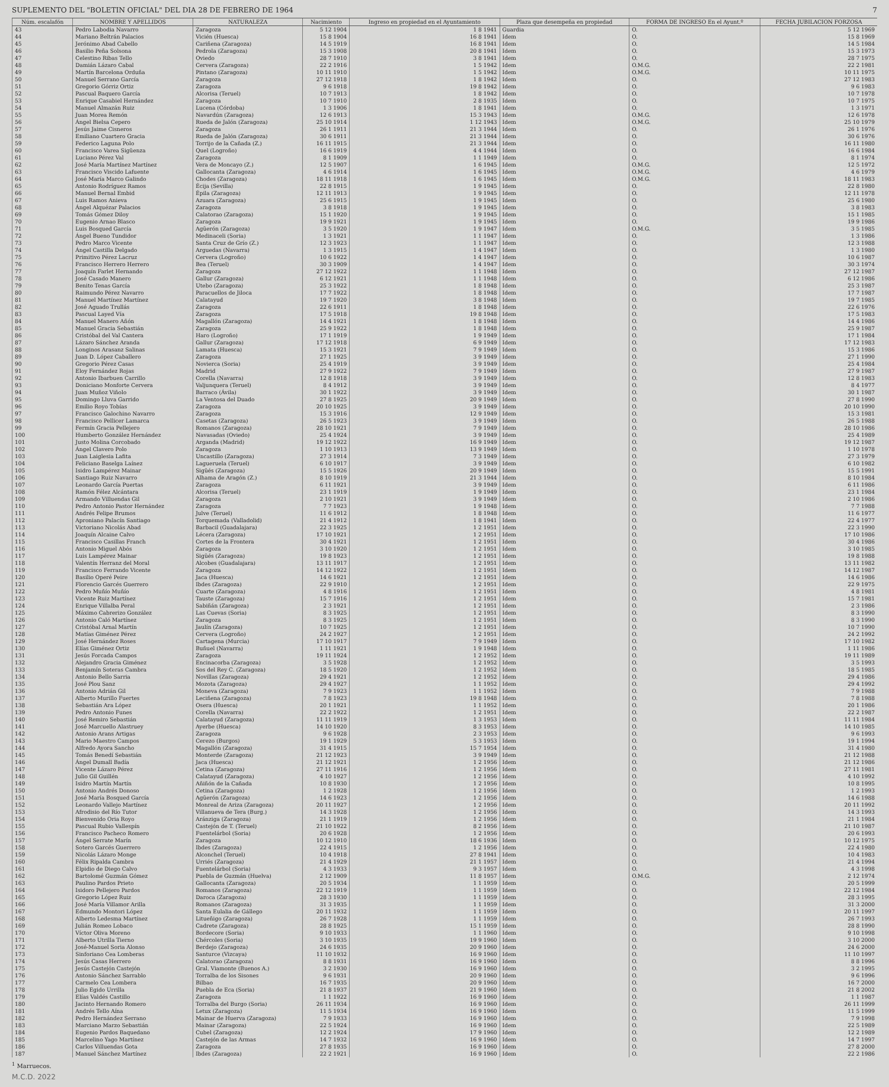SUPLEMENTO DEL "BOLETIN OFICIAL" DEL DIA 28 DE FEBRERO DE 1964 7
| Núm. escalafón | NOMBRE Y APELLIDOS | NATURALEZA | Nacimiento | Ingreso en propiedad en el Ayuntamiento | Plaza que desempeña en propiedad | FORMA DE INGRESO En el Ayunt.º | FECHA JUBILACION FORZOSA |
| --- | --- | --- | --- | --- | --- | --- | --- |
| 43 | Pedro Labodia Navarro | Zaragoza | 5 12 1904 | 1 8 1941 | Guardia | O. | 5 12 1969 |
| 44 | Mariano Beltrán Palacios | Vicién (Huesca) | 15 8 1904 | 16 8 1941 | Idem | O. | 15 8 1969 |
| 45 | Jerónimo Abad Cabello | Cariñena (Zaragoza) | 14 5 1919 | 16 8 1941 | Idem | O. | 14 5 1984 |
| 46 | Basilio Peña Solsona | Pedrola (Zaragoza) | 15 3 1908 | 20 8 1941 | Idem | O. | 15 3 1973 |
| 47 | Celestino Ribas Tello | Oviedo | 28 7 1910 | 3 8 1941 | Idem | O. | 28 7 1975 |
| 48 | Damián Lázaro Cabal | Cervera (Zaragoza) | 22 2 1916 | 1 5 1942 | Idem | O.M.G. | 22 2 1981 |
| 49 | Martín Barcelona Orduña | Pintano (Zaragoza) | 10 11 1910 | 1 5 1942 | Idem | O.M.G. | 10 11 1975 |
| 50 | Manuel Serrano García | Zaragoza | 27 12 1918 | 1 8 1942 | Idem | O. | 27 12 1983 |
| 51 | Gregorio Górriz Ortiz | Zaragoza | 9 6 1918 | 19 8 1942 | Idem | O. | 9 6 1983 |
| 52 | Pascual Baquero García | Alcorisa (Teruel) | 10 7 1913 | 1 8 1942 | Idem | O. | 10 7 1978 |
| 53 | Enrique Casabiel Hernández | Zaragoza | 10 7 1910 | 2 8 1935 | Idem | O. | 10 7 1975 |
| 54 | Manuel Almazán Ruiz | Lucena (Córdoba) | 1 3 1906 | 1 8 1941 | Idem | O. | 1 3 1971 |
| 55 | Juan Morea Remón | Navardún (Zaragoza) | 12 6 1913 | 15 3 1943 | Idem | O.M.G. | 12 6 1978 |
| 56 | Ángel Bielsa Cepero | Rueda de Jalón (Zaragoza) | 25 10 1914 | 1 12 1943 | Idem | O.M.G. | 25 10 1979 |
| 57 | Jesús Jaime Cisneros | Zaragoza | 26 1 1911 | 21 3 1944 | Idem | O. | 26 1 1976 |
| 58 | Emiliano Cuartero Gracia | Rueda de Jalón (Zaragoza) | 30 6 1911 | 21 3 1944 | Idem | O. | 30 6 1976 |
| 59 | Federico Laguna Polo | Torrijo de la Cañada (Z.) | 16 11 1915 | 21 3 1944 | Idem | O. | 16 11 1980 |
| 60 | Francisco Varea Sigüenza | Quel (Logroño) | 16 6 1919 | 4 4 1944 | Idem | O. | 16 6 1984 |
| 61 | Luciano Pérez Val | Zaragoza | 8 1 1909 | 1 1 1949 | Idem | O. | 8 1 1974 |
| 62 | José María Martínez Martínez | Vera de Moncayo (Z.) | 12 5 1907 | 1 6 1945 | Idem | O.M.G. | 12 5 1972 |
| 63 | Francisco Viscido Lafuente | Gallocanta (Zaragoza) | 4 6 1914 | 1 6 1945 | Idem | O.M.G. | 4 6 1979 |
| 64 | José María Marco Galindo | Chodes (Zaragoza) | 18 11 1918 | 1 6 1945 | Idem | O.M.G. | 18 11 1983 |
| 65 | Antonio Rodríguez Ramos | Écija (Sevilla) | 22 8 1915 | 1 9 1945 | Idem | O. | 22 8 1980 |
| 66 | Manuel Bernal Embid | Épila (Zaragoza) | 12 11 1913 | 1 9 1945 | Idem | O. | 12 11 1978 |
| 67 | Luis Ramos Anieva | Azuara (Zaragoza) | 25 6 1915 | 1 9 1945 | Idem | O. | 25 6 1980 |
| 68 | Ángel Alquézar Palacios | Zaragoza | 3 8 1918 | 1 9 1945 | Idem | O. | 3 8 1983 |
| 69 | Tomás Gómez Diloy | Calatorao (Zaragoza) | 15 1 1920 | 1 9 1945 | Idem | O. | 15 1 1985 |
| 70 | Eugenio Arnao Blasco | Zaragoza | 19 9 1921 | 1 9 1945 | Idem | O. | 19 9 1986 |
| 71 | Luis Bosqued García | Agüerón (Zaragoza) | 3 5 1920 | 1 9 1947 | Idem | O.M.G. | 3 5 1985 |
| 72 | Ángel Bueno Tundidor | Medinaceli (Soria) | 1 3 1921 | 1 1 1947 | Idem | O. | 1 3 1986 |
| 73 | Pedro Marco Vicente | Santa Cruz de Grío (Z.) | 12 3 1923 | 1 1 1947 | Idem | O. | 12 3 1988 |
| 74 | Ángel Castilla Delgado | Arguedas (Navarra) | 1 3 1915 | 1 4 1947 | Idem | O. | 1 3 1980 |
| 75 | Primitivo Pérez Lacruz | Cervera (Logroño) | 10 6 1922 | 1 4 1947 | Idem | O. | 10 6 1987 |
| 76 | Francisco Herrero Herrero | Bea (Teruel) | 30 3 1909 | 1 4 1947 | Idem | O. | 30 3 1974 |
| 77 | Joaquín Farlet Hernando | Zaragoza | 27 12 1922 | 1 1 1948 | Idem | O. | 27 12 1987 |
| 78 | José Casado Manero | Gallur (Zaragoza) | 6 12 1921 | 1 1 1948 | Idem | O. | 6 12 1986 |
| 79 | Benito Tenas García | Utebo (Zaragoza) | 25 3 1922 | 1 8 1948 | Idem | O. | 25 3 1987 |
| 80 | Raimundo Pérez Navarro | Paracuellos de Jiloca | 17 7 1922 | 1 8 1948 | Idem | O. | 17 7 1987 |
| 81 | Manuel Martínez Martínez | Calatayud | 19 7 1920 | 3 8 1948 | Idem | O. | 19 7 1985 |
| 82 | José Aguado Trullás | Zaragoza | 22 6 1911 | 1 8 1948 | Idem | O. | 22 6 1976 |
| 83 | Pascual Layed Vía | Zaragoza | 17 5 1918 | 19 8 1948 | Idem | O. | 17 5 1983 |
| 84 | Manuel Manero Añón | Magallón (Zaragoza) | 14 4 1921 | 1 8 1948 | Idem | O. | 14 4 1986 |
| 85 | Manuel Gracia Sebastián | Zaragoza | 25 9 1922 | 1 8 1948 | Idem | O. | 25 9 1987 |
| 86 | Cristóbal del Val Cantera | Haro (Logroño) | 17 1 1919 | 1 9 1949 | Idem | O. | 17 1 1984 |
| 87 | Lázaro Sánchez Aranda | Gallur (Zaragoza) | 17 12 1918 | 6 9 1949 | Idem | O. | 17 12 1983 |
| 88 | Longinos Arasanz Salinas | Lamata (Huesca) | 15 3 1921 | 7 9 1949 | Idem | O. | 15 3 1986 |
| 89 | Juan D. López Caballero | Zaragoza | 27 1 1925 | 3 9 1949 | Idem | O. | 27 1 1990 |
| 90 | Gregorio Pérez Casas | Novierca (Soria) | 25 4 1919 | 3 9 1949 | Idem | O. | 25 4 1984 |
| 91 | Eloy Fernández Rojas | Madrid | 27 9 1922 | 7 9 1949 | Idem | O. | 27 9 1987 |
| 92 | Antonio Ibarbuen Carrillo | Corella (Navarra) | 12 8 1918 | 3 9 1949 | Idem | O. | 12 8 1983 |
| 93 | Doniciano Monforte Cervera | Valjunquera (Teruel) | 8 4 1912 | 3 9 1949 | Idem | O. | 8 4 1977 |
| 94 | Juan Muñoz Viñolo | Barraco (Ávila) | 30 1 1922 | 3 9 1949 | Idem | O. | 30 1 1987 |
| 95 | Domingo Lluva Garrido | La Ventosa del Duado | 27 8 1925 | 20 9 1949 | Idem | O. | 27 8 1990 |
| 96 | Emilio Royo Tobías | Zaragoza | 20 10 1925 | 3 9 1949 | Idem | O. | 20 10 1990 |
| 97 | Francisco Galochino Navarro | Zaragoza | 15 3 1916 | 12 9 1949 | Idem | O. | 15 3 1981 |
| 98 | Francisco Pellicer Lamarca | Casetas (Zaragoza) | 26 5 1923 | 3 9 1949 | Idem | O. | 26 5 1988 |
| 99 | Fermín Gracia Pellejero | Romanos (Zaragoza) | 28 10 1921 | 7 9 1949 | Idem | O. | 28 10 1986 |
| 100 | Humberto González Hernández | Navasadas (Oviedo) | 25 4 1924 | 3 9 1949 | Idem | O. | 25 4 1989 |
| 101 | Justo Molina Corcobado | Arganda (Madrid) | 19 12 1922 | 16 9 1949 | Idem | O. | 19 12 1987 |
| 102 | Ángel Clavero Polo | Zaragoza | 1 10 1913 | 13 9 1949 | Idem | O. | 1 10 1978 |
| 103 | Juan Laiglesia Lafita | Uncastillo (Zaragoza) | 27 3 1914 | 7 3 1949 | Idem | O. | 27 3 1979 |
| 104 | Feliciano Baselga Laínez | Lagueruela (Teruel) | 6 10 1917 | 3 9 1949 | Idem | O. | 6 10 1982 |
| 105 | Isidro Lampérez Mainar | Sigüés (Zaragoza) | 15 5 1926 | 20 9 1949 | Idem | O. | 15 5 1991 |
| 106 | Santiago Ruiz Navarro | Alhama de Aragón (Z.) | 8 10 1919 | 21 3 1944 | Idem | O. | 8 10 1984 |
| 107 | Leonardo García Puertas | Zaragoza | 6 11 1921 | 3 9 1949 | Idem | O. | 6 11 1986 |
| 108 | Ramón Félez Alcántara | Alcorisa (Teruel) | 23 1 1919 | 1 9 1949 | Idem | O. | 23 1 1984 |
| 109 | Armando Villuendas Gil | Zaragoza | 2 10 1921 | 3 9 1949 | Idem | O. | 2 10 1986 |
| 110 | Pedro Antonio Pastor Hernández | Zaragoza | 7 7 1923 | 1 9 1948 | Idem | O. | 7 7 1988 |
| 111 | Andrés Felipe Brumos | Julve (Teruel) | 11 6 1912 | 1 8 1948 | Idem | O. | 11 6 1977 |
| 112 | Aproniano Palacín Santiago | Torquemada (Valladolid) | 21 4 1912 | 1 8 1941 | Idem | O. | 22 4 1977 |
| 113 | Victoriano Nicolás Abad | Barbacil (Guadalajara) | 22 3 1925 | 1 2 1951 | Idem | O. | 22 3 1990 |
| 114 | Joaquín Alcaine Calvo | Lécera (Zaragoza) | 17 10 1921 | 1 2 1951 | Idem | O. | 17 10 1986 |
| 115 | Francisco Casillas Franch | Cortes de la Frontera | 30 4 1921 | 1 2 1951 | Idem | O. | 30 4 1986 |
| 116 | Antonio Miguel Abós | Zaragoza | 3 10 1920 | 1 2 1951 | Idem | O. | 3 10 1985 |
| 117 | Luis Lampérez Mainar | Sigüés (Zaragoza) | 19 8 1923 | 1 2 1951 | Idem | O. | 19 8 1988 |
| 118 | Valentín Herranz del Moral | Alcobes (Guadalajara) | 13 11 1917 | 1 2 1951 | Idem | O. | 13 11 1982 |
| 119 | Francisco Ferrando Vicente | Zaragoza | 14 12 1922 | 1 2 1951 | Idem | O. | 14 12 1987 |
| 120 | Basilio Operé Peire | Jaca (Huesca) | 14 6 1921 | 1 2 1951 | Idem | O. | 14 6 1986 |
| 121 | Florencio Garcés Guerrero | Ibdes (Zaragoza) | 22 9 1910 | 1 2 1951 | Idem | O. | 22 9 1975 |
| 122 | Pedro Muñío Muñío | Cuarte (Zaragoza) | 4 8 1916 | 1 2 1951 | Idem | O. | 4 8 1981 |
| 123 | Vicente Ruiz Martínez | Tauste (Zaragoza) | 15 7 1916 | 1 2 1951 | Idem | O. | 15 7 1981 |
| 124 | Enrique Villalba Peral | Sabiñán (Zaragoza) | 2 3 1921 | 1 2 1951 | Idem | O. | 2 3 1986 |
| 125 | Máximo Cabrerizo González | Las Cuevas (Soria) | 8 3 1925 | 1 2 1951 | Idem | O. | 8 3 1990 |
| 126 | Antonio Caló Martínez | Zaragoza | 8 3 1925 | 1 2 1951 | Idem | O. | 8 3 1990 |
| 127 | Cristóbal Arnal Martín | Jaulín (Zaragoza) | 10 7 1925 | 1 2 1951 | Idem | O. | 10 7 1990 |
| 128 | Matías Giménez Pérez | Cervera (Logroño) | 24 2 1927 | 1 2 1951 | Idem | O. | 24 2 1992 |
| 129 | José Hernández Roses | Cartagena (Murcia) | 17 10 1917 | 7 9 1949 | Idem | O. | 17 10 1982 |
| 130 | Elías Giménez Ortiz | Buñuel (Navarra) | 1 11 1921 | 1 9 1948 | Idem | O. | 1 11 1986 |
| 131 | Jesús Forcada Campos | Zaragoza | 19 11 1924 | 1 2 1952 | Idem | O. | 19 11 1989 |
| 132 | Alejandro Gracia Giménez | Encinacorba (Zaragoza) | 3 5 1928 | 1 2 1952 | Idem | O. | 3 5 1993 |
| 133 | Benjamín Soteras Cambra | Sos del Rey C. (Zaragoza) | 18 5 1920 | 1 2 1952 | Idem | O. | 18 5 1985 |
| 134 | Antonio Bello Sarria | Novillas (Zaragoza) | 29 4 1921 | 1 2 1952 | Idem | O. | 29 4 1986 |
| 135 | José Plou Sanz | Mozota (Zaragoza) | 29 4 1927 | 1 1 1952 | Idem | O. | 29 4 1992 |
| 136 | Antonio Adrián Gil | Moneva (Zaragoza) | 7 9 1923 | 1 1 1952 | Idem | O. | 7 9 1988 |
| 137 | Alberto Murillo Fuertes | Leciñena (Zaragoza) | 7 8 1923 | 19 8 1948 | Idem | O. | 7 8 1988 |
| 138 | Sebastián Ara López | Osera (Huesca) | 20 1 1921 | 1 1 1952 | Idem | O. | 20 1 1986 |
| 139 | Pedro Antonio Funes | Corella (Navarra) | 22 2 1922 | 1 2 1951 | Idem | O. | 22 2 1987 |
| 140 | José Remiro Sebastián | Calatayud (Zaragoza) | 11 11 1919 | 1 3 1953 | Idem | O. | 11 11 1984 |
| 141 | José Marcuello Alastruey | Ayerbe (Huesca) | 14 10 1920 | 8 3 1953 | Idem | O. | 14 10 1985 |
| 142 | Antonio Arans Artigas | Zaragoza | 9 6 1928 | 2 3 1953 | Idem | O. | 9 6 1993 |
| 143 | Mario Maestro Campos | Cerezo (Burgos) | 19 1 1929 | 5 3 1953 | Idem | O. | 19 1 1994 |
| 144 | Alfredo Ayora Sancho | Magallón (Zaragoza) | 31 4 1915 | 15 7 1954 | Idem | O. | 31 4 1980 |
| 145 | Tomás Benedí Sebastián | Monterde (Zaragoza) | 21 12 1923 | 3 9 1949 | Idem | O. | 21 12 1988 |
| 146 | Ángel Dumall Badía | Jaca (Huesca) | 21 12 1921 | 1 2 1956 | Idem | O. | 21 12 1986 |
| 147 | Vicente Lázaro Pérez | Cetina (Zaragoza) | 27 11 1916 | 1 2 1956 | Idem | O. | 27 11 1981 |
| 148 | Julio Gil Guillén | Calatayud (Zaragoza) | 4 10 1927 | 1 2 1956 | Idem | O. | 4 10 1992 |
| 149 | Isidro Martín Martín | Añiñón de la Cañada | 10 8 1930 | 1 2 1956 | Idem | O. | 10 8 1995 |
| 150 | Antonio Andrés Donoso | Cetina (Zaragoza) | 1 2 1928 | 1 2 1956 | Idem | O. | 1 2 1993 |
| 151 | José María Bosqued García | Agüerón (Zaragoza) | 14 6 1923 | 1 2 1956 | Idem | O. | 14 6 1988 |
| 152 | Leonardo Vallejo Martínez | Monreal de Ariza (Zaragoza) | 20 11 1927 | 1 2 1956 | Idem | O. | 20 11 1992 |
| 153 | Afrodisio del Río Tutor | Villanueva de Tera (Burg.) | 14 3 1928 | 1 2 1956 | Idem | O. | 14 3 1993 |
| 154 | Bienvenido Oria Royo | Aránziga (Zaragoza) | 21 1 1919 | 1 2 1956 | Idem | O. | 21 1 1984 |
| 155 | Pascual Rubio Vallespín | Castejón de T. (Teruel) | 21 10 1922 | 8 2 1956 | Idem | O. | 21 10 1987 |
| 156 | Francisco Pacheco Romero | Fuentelárbol (Soria) | 20 6 1928 | 1 2 1956 | Idem | O. | 20 6 1993 |
| 157 | Ángel Serrate Marín | Zaragoza | 10 12 1910 | 18 6 1936 | Idem | O. | 10 12 1975 |
| 158 | Sotero Garcés Guerrero | Ibdes (Zaragoza) | 22 4 1915 | 1 2 1956 | Idem | O. | 22 4 1980 |
| 159 | Nicolás Lázaro Monge | Alconchel (Teruel) | 10 4 1918 | 27 8 1941 | Idem | O. | 10 4 1983 |
| 160 | Félix Ripalda Cambra | Urriés (Zaragoza) | 21 4 1929 | 21 1 1957 | Idem | O. | 21 4 1994 |
| 161 | Elpidio de Diego Calvo | Fuentelárbol (Soria) | 4 3 1933 | 9 3 1957 | Idem | O. | 4 3 1998 |
| 162 | Bartolomé Guzmán Gómez | Puebla de Guzmán (Huelva) | 2 12 1909 | 11 8 1957 | Idem | O.M.G. | 2 12 1974 |
| 163 | Paulino Pardos Prieto | Gallocanta (Zaragoza) | 20 5 1934 | 1 1 1959 | Idem | O. | 20 5 1999 |
| 164 | Isidoro Pellejero Pardos | Romanos (Zaragoza) | 22 12 1919 | 1 1 1959 | Idem | O. | 22 12 1984 |
| 165 | Gregorio López Ruiz | Daroca (Zaragoza) | 28 3 1930 | 1 1 1959 | Idem | O. | 28 3 1995 |
| 166 | José María Villamor Arilla | Romanos (Zaragoza) | 31 3 1935 | 1 1 1959 | Idem | O. | 31 3 2000 |
| 167 | Edmundo Montori López | Santa Eulalia de Gállego | 20 11 1932 | 1 1 1959 | Idem | O. | 20 11 1997 |
| 168 | Alberto Ledesma Martínez | Litueñigo (Zaragoza) | 26 7 1928 | 1 1 1959 | Idem | O. | 26 7 1993 |
| 169 | Julián Romeo Lobaco | Cadrete (Zaragoza) | 28 8 1925 | 15 1 1959 | Idem | O. | 28 8 1990 |
| 170 | Víctor Oliva Moreno | Bordecore (Soria) | 9 10 1933 | 1 1 1960 | Idem | O. | 9 10 1998 |
| 171 | Alberto Utrilla Tierno | Chércoles (Soria) | 3 10 1935 | 19 9 1960 | Idem | O. | 3 10 2000 |
| 172 | José-Manuel Soria Alonso | Berdejo (Zaragoza) | 24 6 1935 | 20 9 1960 | Idem | O. | 24 6 2000 |
| 173 | Sinforiano Cea Lomberas | Santurce (Vizcaya) | 11 10 1932 | 16 9 1960 | Idem | O. | 11 10 1997 |
| 174 | Jesús Casas Herrero | Calatorao (Zaragoza) | 8 8 1931 | 16 9 1960 | Idem | O. | 8 8 1996 |
| 175 | Jesús Castejón Castejón | Gral. Viamonte (Buenos A.) | 3 2 1930 | 16 9 1960 | Idem | O. | 3 2 1995 |
| 176 | Antonio Sánchez Sarrablo | Torralba de los Sisones | 9 6 1931 | 20 9 1960 | Idem | O. | 9 6 1996 |
| 177 | Carmelo Cea Lombera | Bilbao | 16 7 1935 | 20 9 1960 | Idem | O. | 16 7 2000 |
| 178 | Julio Egido Urrilla | Puebla de Eca (Soria) | 21 8 1937 | 21 9 1960 | Idem | O. | 21 8 2002 |
| 179 | Elías Valdés Castillo | Zaragoza | 1 1 1922 | 16 9 1960 | Idem | O. | 1 1 1987 |
| 180 | Jacinto Hernando Romero | Torralba del Burgo (Soria) | 26 11 1934 | 16 9 1960 | Idem | O. | 26 11 1999 |
| 181 | Andrés Tello Aína | Letux (Zaragoza) | 11 5 1934 | 16 9 1960 | Idem | O. | 11 5 1999 |
| 182 | Pedro Hernández Serrano | Mainar de Huerva (Zaragoza) | 7 9 1933 | 16 9 1960 | Idem | O. | 7 9 1998 |
| 183 | Marciano Marzo Sebastián | Mainar (Zaragoza) | 22 5 1924 | 16 9 1960 | Idem | O. | 22 5 1989 |
| 184 | Eugenio Pardos Baquedano | Cubel (Zaragoza) | 12 2 1924 | 17 9 1960 | Idem | O. | 12 2 1989 |
| 185 | Marcelino Yago Martínez | Castejón de las Armas | 14 7 1932 | 16 9 1960 | Idem | O. | 14 7 1997 |
| 186 | Carlos Villuendas Gota | Zaragoza | 27 8 1935 | 16 9 1960 | Idem | O. | 27 8 2000 |
| 187 | Manuel Sánchez Martínez | Ibdes (Zaragoza) | 22 2 1921 | 16 9 1960 | Idem | O. | 22 2 1986 |
<sup>1</sup> Marruecos.
M.C.D. 2022